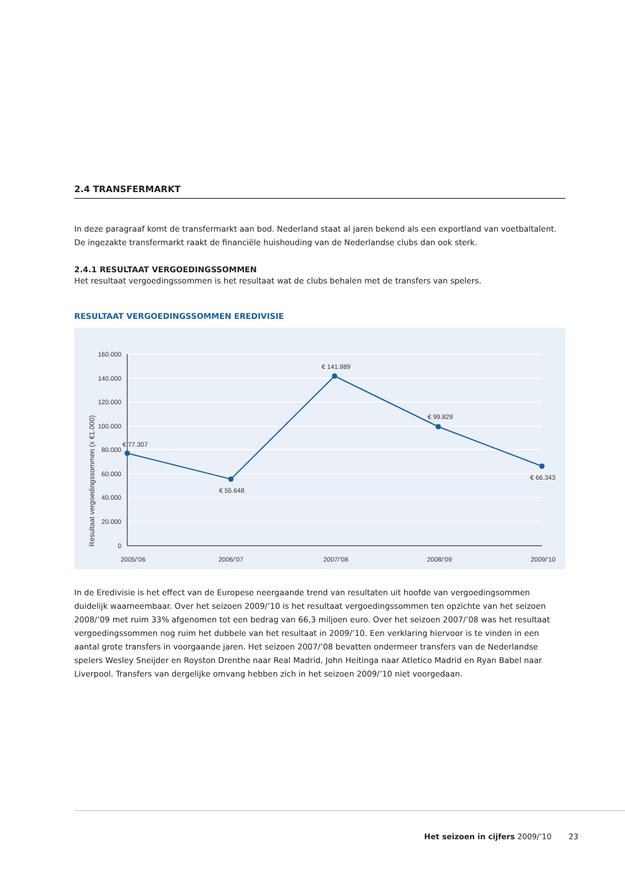2.4 TRANSFERMARKT
In deze paragraaf komt de transfermarkt aan bod. Nederland staat al jaren bekend als een exportland van voetbaltalent. De ingezakte transfermarkt raakt de financiële huishouding van de Nederlandse clubs dan ook sterk.
2.4.1 RESULTAAT VERGOEDINGSSOMMEN
Het resultaat vergoedingssommen is het resultaat wat de clubs behalen met de transfers van spelers.
RESULTAAT VERGOEDINGSSOMMEN EREDIVISIE
160.000
140.000
120.000
100.000
80.000
60.000
40.000
20.000
0
Resultaat vergoedingssommen (x €1.000)
€ 77.307
€ 55.648
€ 141.989
€ 99.829
€ 66.343
2005/’06
2006/’07
2007/’08
2008/’09
2009/’10
In de Eredivisie is het effect van de Europese neergaande trend van resultaten uit hoofde van vergoedingsommen duidelijk waarneembaar. Over het seizoen 2009/’10 is het resultaat vergoedingssommen ten opzichte van het seizoen 2008/’09 met ruim 33% afgenomen tot een bedrag van 66,3 miljoen euro. Over het seizoen 2007/’08 was het resultaat vergoedingssommen nog ruim het dubbele van het resultaat in 2009/’10. Een verklaring hiervoor is te vinden in een aantal grote transfers in voorgaande jaren. Het seizoen 2007/’08 bevatten ondermeer transfers van de Nederlandse spelers Wesley Sneijder en Royston Drenthe naar Real Madrid, John Heitinga naar Atletico Madrid en Ryan Babel naar Liverpool. Transfers van dergelijke omvang hebben zich in het seizoen 2009/’10 niet voorgedaan.
Het seizoen in cijfers 2009/’10 23